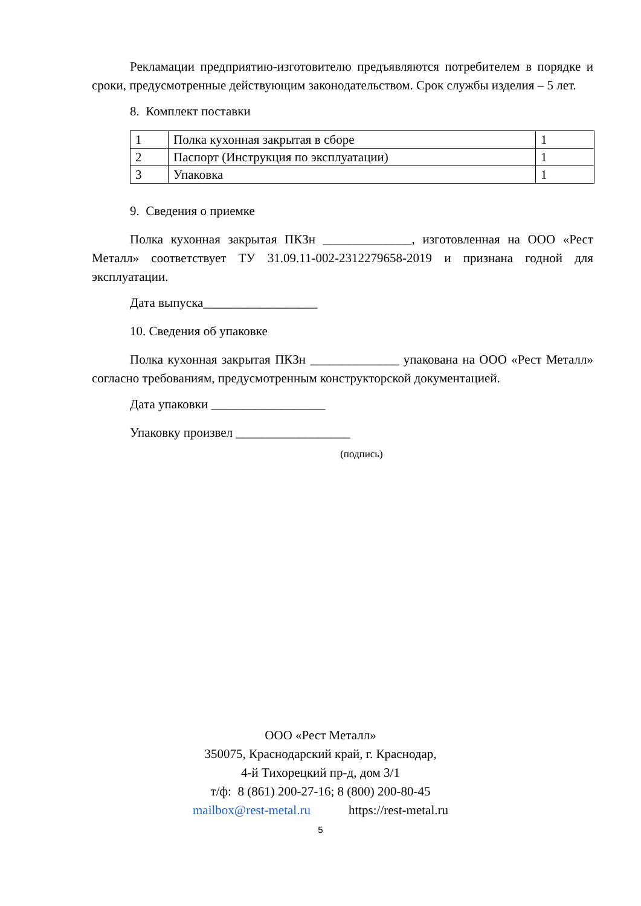Рекламации предприятию-изготовителю предъявляются потребителем в порядке и сроки, предусмотренные действующим законодательством. Срок службы изделия – 5 лет.
8. Комплект поставки
| 1 | Полка кухонная закрытая в сборе | 1 |
| 2 | Паспорт (Инструкция по эксплуатации) | 1 |
| 3 | Упаковка | 1 |
9. Сведения о приемке
Полка кухонная закрытая ПКЗн ______________, изготовленная на ООО «Рест Металл» соответствует ТУ 31.09.11-002-2312279658-2019 и признана годной для эксплуатации.
Дата выпуска__________________
10. Сведения об упаковке
Полка кухонная закрытая ПКЗн ______________ упакована на ООО «Рест Металл» согласно требованиям, предусмотренным конструкторской документацией.
Дата упаковки __________________
Упаковку произвел __________________
(подпись)
ООО «Рест Металл»
350075, Краснодарский край, г. Краснодар,
4-й Тихорецкий пр-д, дом 3/1
т/ф: 8 (861) 200-27-16; 8 (800) 200-80-45
mailbox@rest-metal.ru https://rest-metal.ru
5